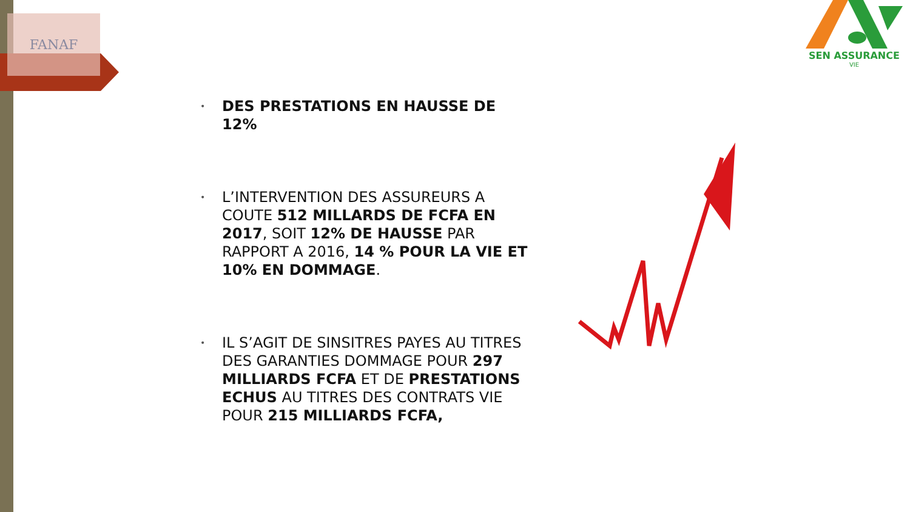FANAF
SEN ASSURANCE
VIE
• DES PRESTATIONS EN HAUSSE DE 12%
• L’INTERVENTION DES ASSUREURS A COUTE 512 MILLARDS DE FCFA EN 2017, SOIT 12% DE HAUSSE PAR RAPPORT A 2016, 14 % POUR LA VIE ET 10% EN DOMMAGE.
• IL S’AGIT DE SINSITRES PAYES AU TITRES DES GARANTIES DOMMAGE POUR 297 MILLIARDS FCFA ET DE PRESTATIONS ECHUS AU TITRES DES CONTRATS VIE POUR 215 MILLIARDS FCFA,